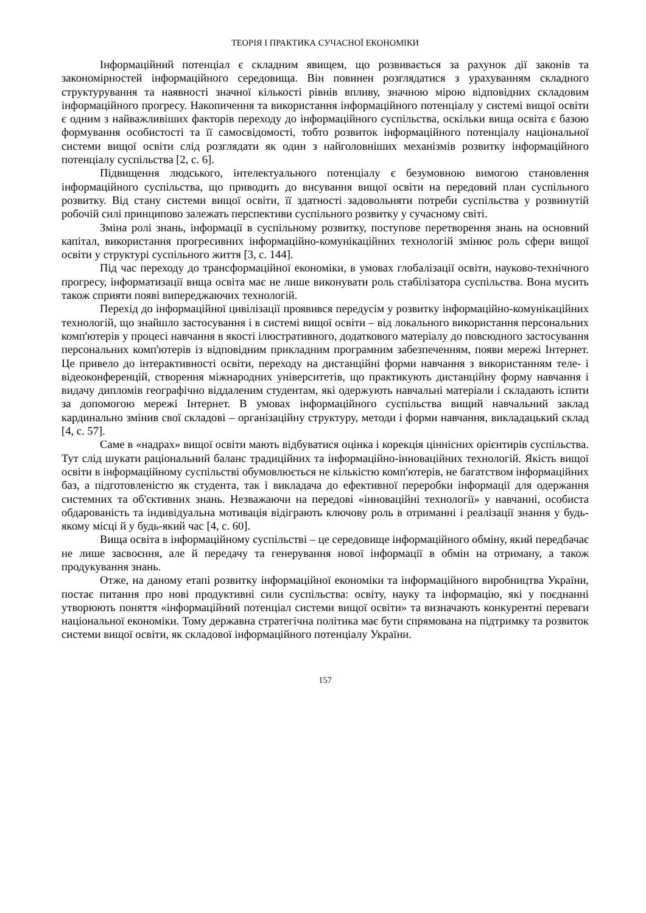ТЕОРІЯ І ПРАКТИКА СУЧАСНОЇ ЕКОНОМІКИ
Інформаційний потенціал є складним явищем, що розвивається за рахунок дії законів та закономірностей інформаційного середовища. Він повинен розглядатися з урахуванням складного структурування та наявності значної кількості рівнів впливу, значною мірою відповідних складовим інформаційного прогресу. Накопичення та використання інформаційного потенціалу у системі вищої освіти є одним з найважливіших факторів переходу до інформаційного суспільства, оскільки вища освіта є базою формування особистості та її самосвідомості, тобто розвиток інформаційного потенціалу національної системи вищої освіти слід розглядати як один з найголовніших механізмів розвитку інформаційного потенціалу суспільства [2, с. 6].
Підвищення людського, інтелектуального потенціалу є безумовною вимогою становлення інформаційного суспільства, що приводить до висування вищої освіти на передовий план суспільного розвитку. Від стану системи вищої освіти, її здатності задовольняти потреби суспільства у розвинутій робочій силі принципово залежать перспективи суспільного розвитку у сучасному світі.
Зміна ролі знань, інформації в суспільному розвитку, поступове перетворення знань на основний капітал, використання прогресивних інформаційно-комунікаційних технологій змінює роль сфери вищої освіти у структурі суспільного життя [3, с. 144].
Під час переходу до трансформаційної економіки, в умовах глобалізації освіти, науково-технічного прогресу, інформатизації вища освіта має не лише виконувати роль стабілізатора суспільства. Вона мусить також сприяти появі випереджаючих технологій.
Перехід до інформаційної цивілізації проявився передусім у розвитку інформаційно-комунікаційних технологій, що знайшло застосування і в системі вищої освіти – від локального використання персональних комп'ютерів у процесі навчання в якості ілюстративного, додаткового матеріалу до повсюдного застосування персональних комп'ютерів із відповідним прикладним програмним забезпеченням, появи мережі Інтернет. Це привело до інтерактивності освіти, переходу на дистанційні форми навчання з використанням теле- і відеоконференцій, створення міжнародних університетів, що практикують дистанційну форму навчання і видачу дипломів географічно віддаленим студентам, які одержують навчальні матеріали і складають іспити за допомогою мережі Інтернет. В умовах інформаційного суспільства вищий навчальний заклад кардинально змінив свої складові – організаційну структуру, методи і форми навчання, викладацький склад [4, с. 57].
Саме в «надрах» вищої освіти мають відбуватися оцінка і корекція ціннісних орієнтирів суспільства. Тут слід шукати раціональний баланс традиційних та інформаційно-інноваційних технологій. Якість вищої освіти в інформаційному суспільстві обумовлюється не кількістю комп'ютерів, не багатством інформаційних баз, а підготовленістю як студента, так і викладача до ефективної переробки інформації для одержання системних та об'єктивних знань. Незважаючи на передові «інноваційні технології» у навчанні, особиста обдарованість та індивідуальна мотивація відіграють ключову роль в отриманні і реалізації знання у будь-якому місці й у будь-який час [4, с. 60].
Вища освіта в інформаційному суспільстві – це середовище інформаційного обміну, який передбачає не лише засвоєння, але й передачу та генерування нової інформації в обмін на отриману, а також продукування знань.
Отже, на даному етапі розвитку інформаційної економіки та інформаційного виробництва України, постає питання про нові продуктивні сили суспільства: освіту, науку та інформацію, які у поєднанні утворюють поняття «інформаційний потенціал системи вищої освіти» та визначають конкурентні переваги національної економіки. Тому державна стратегічна політика має бути спрямована на підтримку та розвиток системи вищої освіти, як складової інформаційного потенціалу України.
157